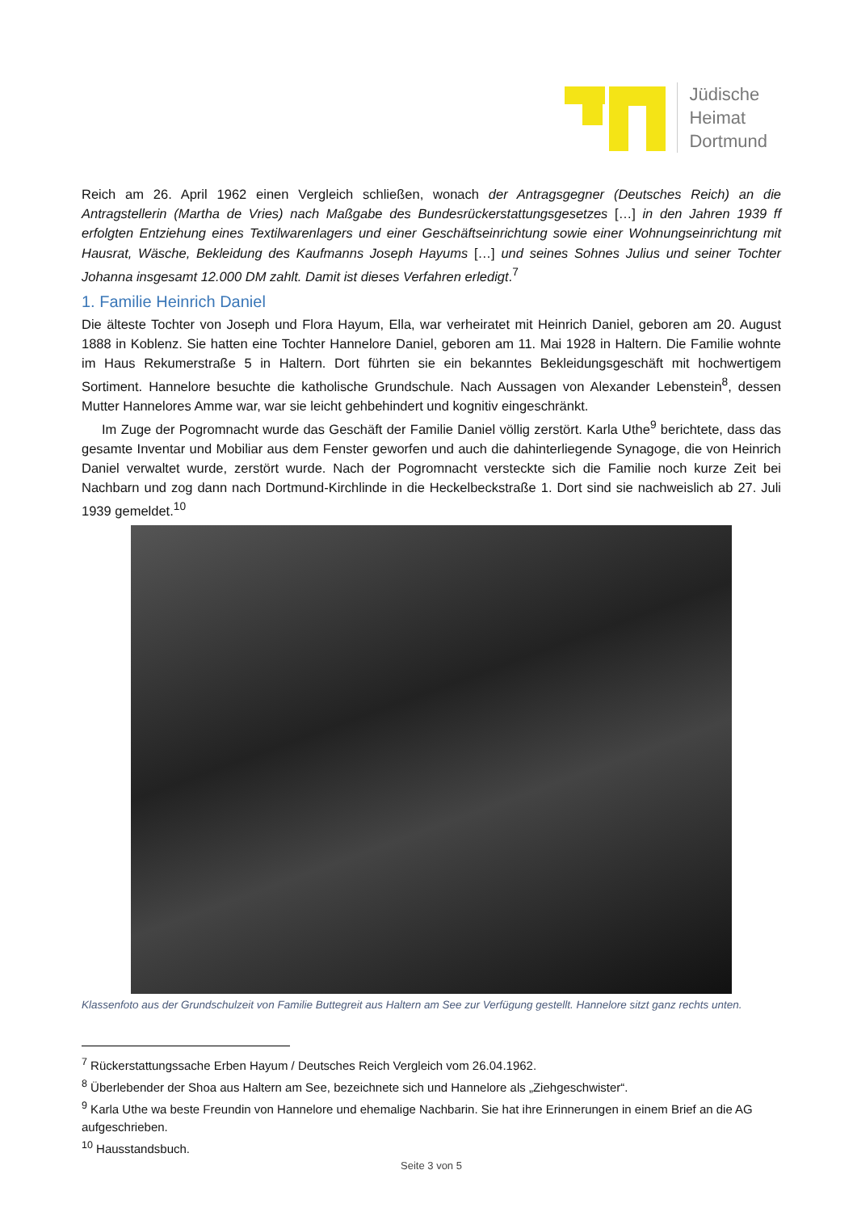Jüdische
Heimat
Dortmund
Reich am 26. April 1962 einen Vergleich schließen, wonach der Antragsgegner (Deutsches Reich) an die Antragstellerin (Martha de Vries) nach Maßgabe des Bundesrückerstattungsgesetzes […] in den Jahren 1939 ff erfolgten Entziehung eines Textilwarenlagers und einer Geschäftseinrichtung sowie einer Wohnungseinrichtung mit Hausrat, Wäsche, Bekleidung des Kaufmanns Joseph Hayums […] und seines Sohnes Julius und seiner Tochter Johanna insgesamt 12.000 DM zahlt. Damit ist dieses Verfahren erledigt.<sup>7</sup>
1. Familie Heinrich Daniel
Die älteste Tochter von Joseph und Flora Hayum, Ella, war verheiratet mit Heinrich Daniel, geboren am 20. August 1888 in Koblenz. Sie hatten eine Tochter Hannelore Daniel, geboren am 11. Mai 1928 in Haltern. Die Familie wohnte im Haus Rekumerstraße 5 in Haltern. Dort führten sie ein bekanntes Bekleidungsgeschäft mit hochwertigem Sortiment. Hannelore besuchte die katholische Grundschule. Nach Aussagen von Alexander Lebenstein<sup>8</sup>, dessen Mutter Hannelores Amme war, war sie leicht gehbehindert und kognitiv eingeschränkt.
Im Zuge der Pogromnacht wurde das Geschäft der Familie Daniel völlig zerstört. Karla Uthe<sup>9</sup> berichtete, dass das gesamte Inventar und Mobiliar aus dem Fenster geworfen und auch die dahinterliegende Synagoge, die von Heinrich Daniel verwaltet wurde, zerstört wurde. Nach der Pogromnacht versteckte sich die Familie noch kurze Zeit bei Nachbarn und zog dann nach Dortmund-Kirchlinde in die Heckelbeckstraße 1. Dort sind sie nachweislich ab 27. Juli 1939 gemeldet.<sup>10</sup>
Klassenfoto aus der Grundschulzeit von Familie Buttegreit aus Haltern am See zur Verfügung gestellt. Hannelore sitzt ganz rechts unten.
<sup>7</sup> Rückerstattungssache Erben Hayum / Deutsches Reich Vergleich vom 26.04.1962.
<sup>8</sup> Überlebender der Shoa aus Haltern am See, bezeichnete sich und Hannelore als „Ziehgeschwister“.
<sup>9</sup> Karla Uthe wa beste Freundin von Hannelore und ehemalige Nachbarin. Sie hat ihre Erinnerungen in einem Brief an die AG aufgeschrieben.
<sup>10</sup> Hausstandsbuch.
Seite 3 von 5